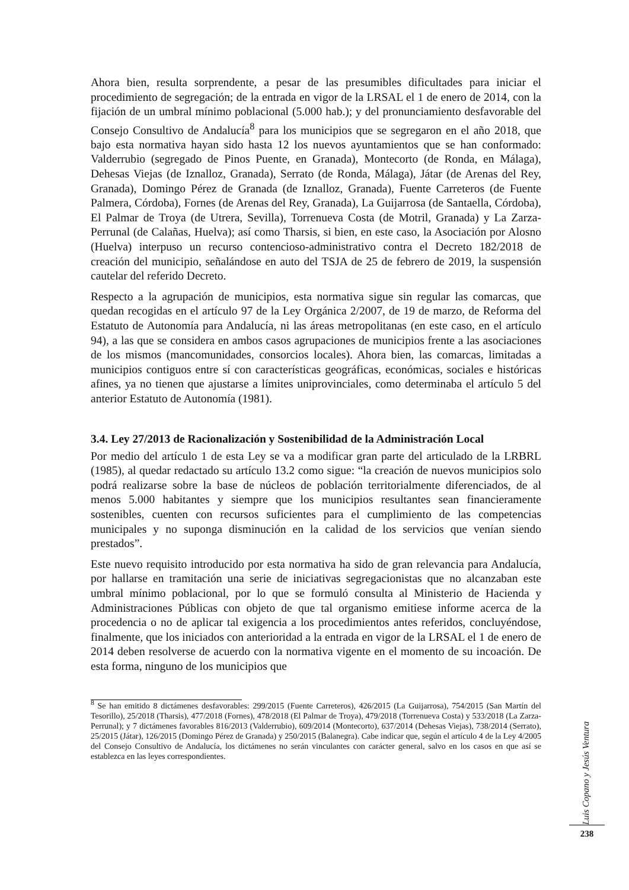Ahora bien, resulta sorprendente, a pesar de las presumibles dificultades para iniciar el procedimiento de segregación; de la entrada en vigor de la LRSAL el 1 de enero de 2014, con la fijación de un umbral mínimo poblacional (5.000 hab.); y del pronunciamiento desfavorable del Consejo Consultivo de Andalucía<sup>8</sup> para los municipios que se segregaron en el año 2018, que bajo esta normativa hayan sido hasta 12 los nuevos ayuntamientos que se han conformado: Valderrubio (segregado de Pinos Puente, en Granada), Montecorto (de Ronda, en Málaga), Dehesas Viejas (de Iznalloz, Granada), Serrato (de Ronda, Málaga), Játar (de Arenas del Rey, Granada), Domingo Pérez de Granada (de Iznalloz, Granada), Fuente Carreteros (de Fuente Palmera, Córdoba), Fornes (de Arenas del Rey, Granada), La Guijarrosa (de Santaella, Córdoba), El Palmar de Troya (de Utrera, Sevilla), Torrenueva Costa (de Motril, Granada) y La Zarza-Perrunal (de Calañas, Huelva); así como Tharsis, si bien, en este caso, la Asociación por Alosno (Huelva) interpuso un recurso contencioso-administrativo contra el Decreto 182/2018 de creación del municipio, señalándose en auto del TSJA de 25 de febrero de 2019, la suspensión cautelar del referido Decreto.
Respecto a la agrupación de municipios, esta normativa sigue sin regular las comarcas, que quedan recogidas en el artículo 97 de la Ley Orgánica 2/2007, de 19 de marzo, de Reforma del Estatuto de Autonomía para Andalucía, ni las áreas metropolitanas (en este caso, en el artículo 94), a las que se considera en ambos casos agrupaciones de municipios frente a las asociaciones de los mismos (mancomunidades, consorcios locales). Ahora bien, las comarcas, limitadas a municipios contiguos entre sí con características geográficas, económicas, sociales e históricas afines, ya no tienen que ajustarse a límites uniprovinciales, como determinaba el artículo 5 del anterior Estatuto de Autonomía (1981).
3.4. Ley 27/2013 de Racionalización y Sostenibilidad de la Administración Local
Por medio del artículo 1 de esta Ley se va a modificar gran parte del articulado de la LRBRL (1985), al quedar redactado su artículo 13.2 como sigue: “la creación de nuevos municipios solo podrá realizarse sobre la base de núcleos de población territorialmente diferenciados, de al menos 5.000 habitantes y siempre que los municipios resultantes sean financieramente sostenibles, cuenten con recursos suficientes para el cumplimiento de las competencias municipales y no suponga disminución en la calidad de los servicios que venían siendo prestados”.
Este nuevo requisito introducido por esta normativa ha sido de gran relevancia para Andalucía, por hallarse en tramitación una serie de iniciativas segregacionistas que no alcanzaban este umbral mínimo poblacional, por lo que se formuló consulta al Ministerio de Hacienda y Administraciones Públicas con objeto de que tal organismo emitiese informe acerca de la procedencia o no de aplicar tal exigencia a los procedimientos antes referidos, concluyéndose, finalmente, que los iniciados con anterioridad a la entrada en vigor de la LRSAL el 1 de enero de 2014 deben resolverse de acuerdo con la normativa vigente en el momento de su incoación. De esta forma, ninguno de los municipios que
<sup>8</sup> Se han emitido 8 dictámenes desfavorables: 299/2015 (Fuente Carreteros), 426/2015 (La Guijarrosa), 754/2015 (San Martín del Tesorillo), 25/2018 (Tharsis), 477/2018 (Fornes), 478/2018 (El Palmar de Troya), 479/2018 (Torrenueva Costa) y 533/2018 (La Zarza-Perrunal); y 7 dictámenes favorables 816/2013 (Valderrubio), 609/2014 (Montecorto), 637/2014 (Dehesas Viejas), 738/2014 (Serrato), 25/2015 (Játar), 126/2015 (Domingo Pérez de Granada) y 250/2015 (Balanegra). Cabe indicar que, según el artículo 4 de la Ley 4/2005 del Consejo Consultivo de Andalucía, los dictámenes no serán vinculantes con carácter general, salvo en los casos en que así se establezca en las leyes correspondientes.
Luis Copano y Jesús Ventura
238